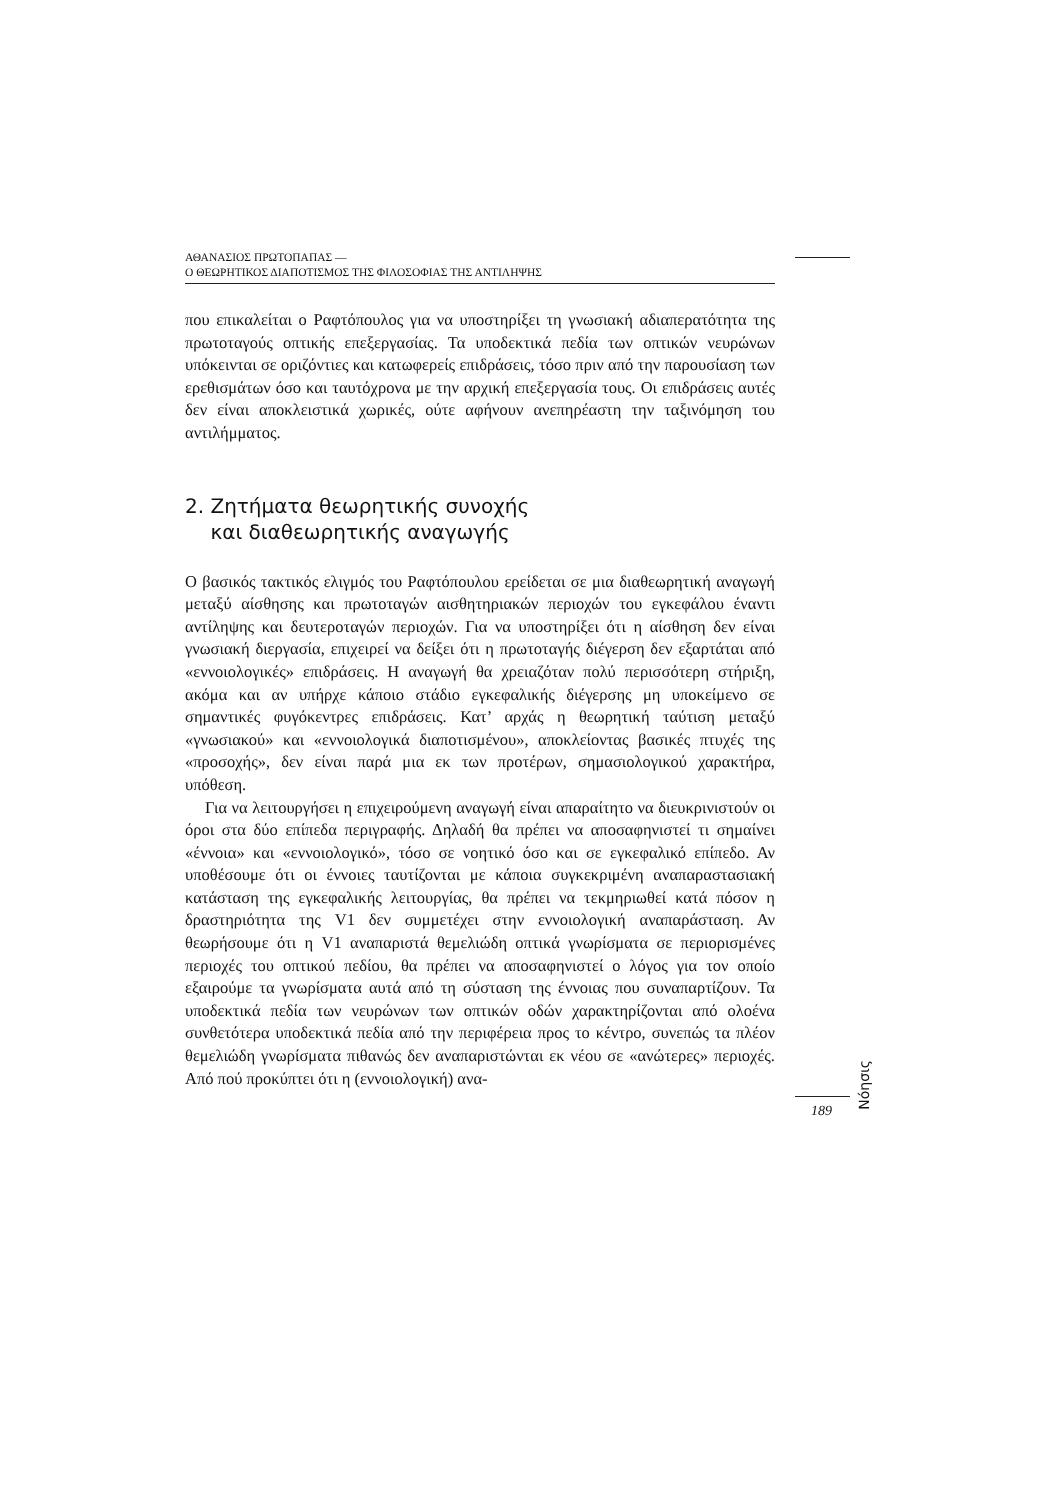ΑΘΑΝΑΣΙΟΣ ΠΡΩΤΟΠΑΠΑΣ —
Ο ΘΕΩΡΗΤΙΚΟΣ ΔΙΑΠΟΤΙΣΜΟΣ ΤΗΣ ΦΙΛΟΣΟΦΙΑΣ ΤΗΣ ΑΝΤΙΛΗΨΗΣ
που επικαλείται ο Ραφτόπουλος για να υποστηρίξει τη γνωσιακή αδιαπερατότητα της πρωτοταγούς οπτικής επεξεργασίας. Τα υποδεκτικά πεδία των οπτικών νευρώνων υπόκεινται σε οριζόντιες και κατωφερείς επιδράσεις, τόσο πριν από την παρουσίαση των ερεθισμάτων όσο και ταυτόχρονα με την αρχική επεξεργασία τους. Οι επιδράσεις αυτές δεν είναι αποκλειστικά χωρικές, ούτε αφήνουν ανεπηρέαστη την ταξινόμηση του αντιλήμματος.
2. Ζητήματα θεωρητικής συνοχής
και διαθεωρητικής αναγωγής
Ο βασικός τακτικός ελιγμός του Ραφτόπουλου ερείδεται σε μια διαθεωρητική αναγωγή μεταξύ αίσθησης και πρωτοταγών αισθητηριακών περιοχών του εγκεφάλου έναντι αντίληψης και δευτεροταγών περιοχών. Για να υποστηρίξει ότι η αίσθηση δεν είναι γνωσιακή διεργασία, επιχειρεί να δείξει ότι η πρωτοταγής διέγερση δεν εξαρτάται από «εννοιολογικές» επιδράσεις. Η αναγωγή θα χρειαζόταν πολύ περισσότερη στήριξη, ακόμα και αν υπήρχε κάποιο στάδιο εγκεφαλικής διέγερσης μη υποκείμενο σε σημαντικές φυγόκεντρες επιδράσεις. Κατ’ αρχάς η θεωρητική ταύτιση μεταξύ «γνωσιακού» και «εννοιολογικά διαποτισμένου», αποκλείοντας βασικές πτυχές της «προσοχής», δεν είναι παρά μια εκ των προτέρων, σημασιολογικού χαρακτήρα, υπόθεση.
Για να λειτουργήσει η επιχειρούμενη αναγωγή είναι απαραίτητο να διευκρινιστούν οι όροι στα δύο επίπεδα περιγραφής. Δηλαδή θα πρέπει να αποσαφηνιστεί τι σημαίνει «έννοια» και «εννοιολογικό», τόσο σε νοητικό όσο και σε εγκεφαλικό επίπεδο. Αν υποθέσουμε ότι οι έννοιες ταυτίζονται με κάποια συγκεκριμένη αναπαραστασιακή κατάσταση της εγκεφαλικής λειτουργίας, θα πρέπει να τεκμηριωθεί κατά πόσον η δραστηριότητα της V1 δεν συμμετέχει στην εννοιολογική αναπαράσταση. Αν θεωρήσουμε ότι η V1 αναπαριστά θεμελιώδη οπτικά γνωρίσματα σε περιορισμένες περιοχές του οπτικού πεδίου, θα πρέπει να αποσαφηνιστεί ο λόγος για τον οποίο εξαιρούμε τα γνωρίσματα αυτά από τη σύσταση της έννοιας που συναπαρτίζουν. Τα υποδεκτικά πεδία των νευρώνων των οπτικών οδών χαρακτηρίζονται από ολοένα συνθετότερα υποδεκτικά πεδία από την περιφέρεια προς το κέντρο, συνεπώς τα πλέον θεμελιώδη γνωρίσματα πιθανώς δεν αναπαριστώνται εκ νέου σε «ανώτερες» περιοχές. Από πού προκύπτει ότι η (εννοιολογική) ανα-
Νόησις
189